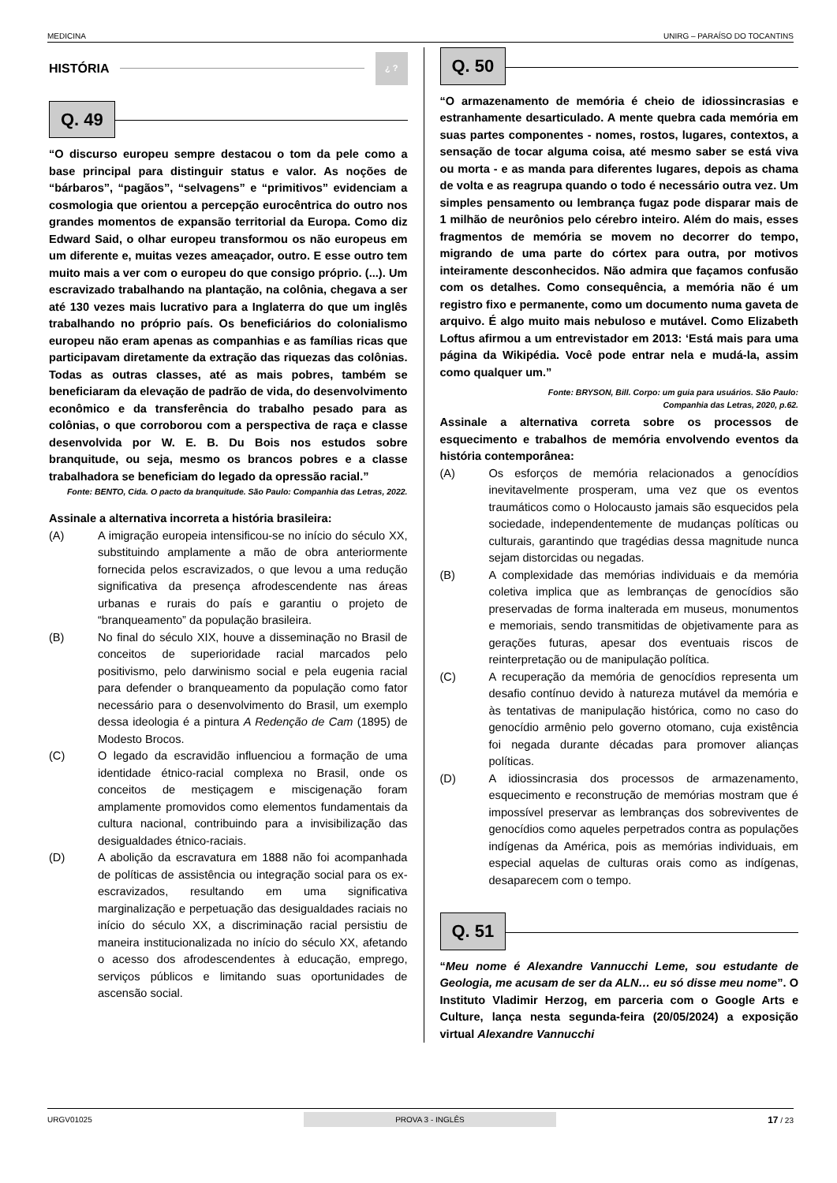MEDICINA UNIRG – PARAÍSO DO TOCANTINS
HISTÓRIA ¿ ?
Q. 49
“O discurso europeu sempre destacou o tom da pele como a base principal para distinguir status e valor. As noções de “bárbaros”, “pagãos”, “selvagens” e “primitivos” evidenciam a cosmologia que orientou a percepção eurocêntrica do outro nos grandes momentos de expansão territorial da Europa. Como diz Edward Said, o olhar europeu transformou os não europeus em um diferente e, muitas vezes ameaçador, outro. E esse outro tem muito mais a ver com o europeu do que consigo próprio. (...). Um escravizado trabalhando na plantação, na colônia, chegava a ser até 130 vezes mais lucrativo para a Inglaterra do que um inglês trabalhando no próprio país. Os beneficiários do colonialismo europeu não eram apenas as companhias e as famílias ricas que participavam diretamente da extração das riquezas das colônias. Todas as outras classes, até as mais pobres, também se beneficiaram da elevação de padrão de vida, do desenvolvimento econômico e da transferência do trabalho pesado para as colônias, o que corroborou com a perspectiva de raça e classe desenvolvida por W. E. B. Du Bois nos estudos sobre branquitude, ou seja, mesmo os brancos pobres e a classe trabalhadora se beneficiam do legado da opressão racial.”
Fonte: BENTO, Cida. O pacto da branquitude. São Paulo: Companhia das Letras, 2022.
Assinale a alternativa incorreta a história brasileira:
(A) A imigração europeia intensificou-se no início do século XX, substituindo amplamente a mão de obra anteriormente fornecida pelos escravizados, o que levou a uma redução significativa da presença afrodescendente nas áreas urbanas e rurais do país e garantiu o projeto de “branqueamento” da população brasileira.
(B) No final do século XIX, houve a disseminação no Brasil de conceitos de superioridade racial marcados pelo positivismo, pelo darwinismo social e pela eugenia racial para defender o branqueamento da população como fator necessário para o desenvolvimento do Brasil, um exemplo dessa ideologia é a pintura A Redenção de Cam (1895) de Modesto Brocos.
(C) O legado da escravidão influenciou a formação de uma identidade étnico-racial complexa no Brasil, onde os conceitos de mestiçagem e miscigenação foram amplamente promovidos como elementos fundamentais da cultura nacional, contribuindo para a invisibilização das desigualdades étnico-raciais.
(D) A abolição da escravatura em 1888 não foi acompanhada de políticas de assistência ou integração social para os ex-escravizados, resultando em uma significativa marginalização e perpetuação das desigualdades raciais no início do século XX, a discriminação racial persistiu de maneira institucionalizada no início do século XX, afetando o acesso dos afrodescendentes à educação, emprego, serviços públicos e limitando suas oportunidades de ascensão social.
Q. 50
“O armazenamento de memória é cheio de idiossincrasias e estranhamente desarticulado. A mente quebra cada memória em suas partes componentes - nomes, rostos, lugares, contextos, a sensação de tocar alguma coisa, até mesmo saber se está viva ou morta - e as manda para diferentes lugares, depois as chama de volta e as reagrupa quando o todo é necessário outra vez. Um simples pensamento ou lembrança fugaz pode disparar mais de 1 milhão de neurônios pelo cérebro inteiro. Além do mais, esses fragmentos de memória se movem no decorrer do tempo, migrando de uma parte do córtex para outra, por motivos inteiramente desconhecidos. Não admira que façamos confusão com os detalhes. Como consequência, a memória não é um registro fixo e permanente, como um documento numa gaveta de arquivo. É algo muito mais nebuloso e mutável. Como Elizabeth Loftus afirmou a um entrevistador em 2013: ‘Está mais para uma página da Wikipédia. Você pode entrar nela e mudá-la, assim como qualquer um.”
Fonte: BRYSON, Bill. Corpo: um guia para usuários. São Paulo:
Companhia das Letras, 2020, p.62.
Assinale a alternativa correta sobre os processos de esquecimento e trabalhos de memória envolvendo eventos da história contemporânea:
(A) Os esforços de memória relacionados a genocídios inevitavelmente prosperam, uma vez que os eventos traumáticos como o Holocausto jamais são esquecidos pela sociedade, independentemente de mudanças políticas ou culturais, garantindo que tragédias dessa magnitude nunca sejam distorcidas ou negadas.
(B) A complexidade das memórias individuais e da memória coletiva implica que as lembranças de genocídios são preservadas de forma inalterada em museus, monumentos e memoriais, sendo transmitidas de objetivamente para as gerações futuras, apesar dos eventuais riscos de reinterpretação ou de manipulação política.
(C) A recuperação da memória de genocídios representa um desafio contínuo devido à natureza mutável da memória e às tentativas de manipulação histórica, como no caso do genocídio armênio pelo governo otomano, cuja existência foi negada durante décadas para promover alianças políticas.
(D) A idiossincrasia dos processos de armazenamento, esquecimento e reconstrução de memórias mostram que é impossível preservar as lembranças dos sobreviventes de genocídios como aqueles perpetrados contra as populações indígenas da América, pois as memórias individuais, em especial aquelas de culturas orais como as indígenas, desaparecem com o tempo.
Q. 51
“Meu nome é Alexandre Vannucchi Leme, sou estudante de Geologia, me acusam de ser da ALN… eu só disse meu nome”. O Instituto Vladimir Herzog, em parceria com o Google Arts e Culture, lança nesta segunda-feira (20/05/2024) a exposição virtual Alexandre Vannucchi
URGV01025 PROVA 3 - INGLÊS 17 / 23